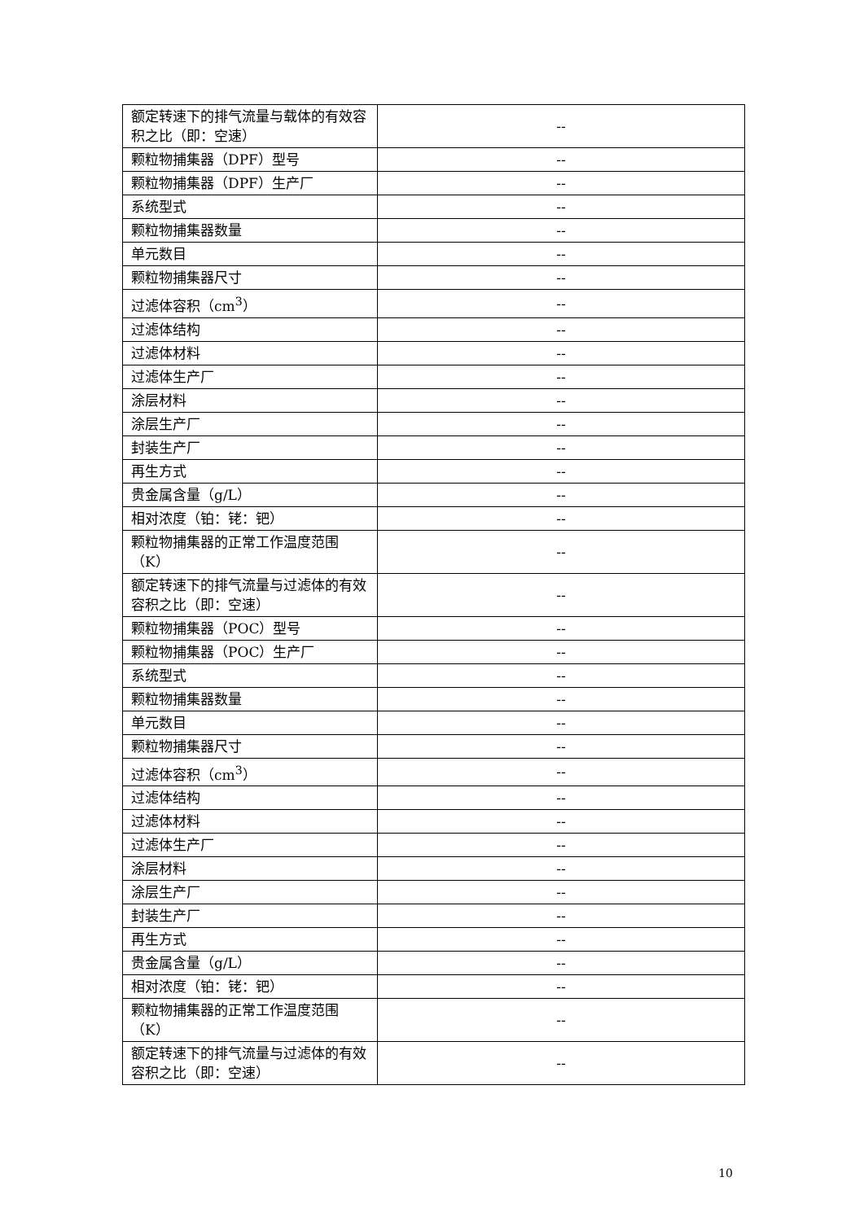| 额定转速下的排气流量与载体的有效容积之比（即：空速） | -- |
| 颗粒物捕集器（DPF）型号 | -- |
| 颗粒物捕集器（DPF）生产厂 | -- |
| 系统型式 | -- |
| 颗粒物捕集器数量 | -- |
| 单元数目 | -- |
| 颗粒物捕集器尺寸 | -- |
| 过滤体容积（cm<sup>3</sup>） | -- |
| 过滤体结构 | -- |
| 过滤体材料 | -- |
| 过滤体生产厂 | -- |
| 涂层材料 | -- |
| 涂层生产厂 | -- |
| 封装生产厂 | -- |
| 再生方式 | -- |
| 贵金属含量（g/L） | -- |
| 相对浓度（铂：铑：钯） | -- |
| 颗粒物捕集器的正常工作温度范围（K） | -- |
| 额定转速下的排气流量与过滤体的有效容积之比（即：空速） | -- |
| 颗粒物捕集器（POC）型号 | -- |
| 颗粒物捕集器（POC）生产厂 | -- |
| 系统型式 | -- |
| 颗粒物捕集器数量 | -- |
| 单元数目 | -- |
| 颗粒物捕集器尺寸 | -- |
| 过滤体容积（cm<sup>3</sup>） | -- |
| 过滤体结构 | -- |
| 过滤体材料 | -- |
| 过滤体生产厂 | -- |
| 涂层材料 | -- |
| 涂层生产厂 | -- |
| 封装生产厂 | -- |
| 再生方式 | -- |
| 贵金属含量（g/L） | -- |
| 相对浓度（铂：铑：钯） | -- |
| 颗粒物捕集器的正常工作温度范围（K） | -- |
| 额定转速下的排气流量与过滤体的有效容积之比（即：空速） | -- |
10